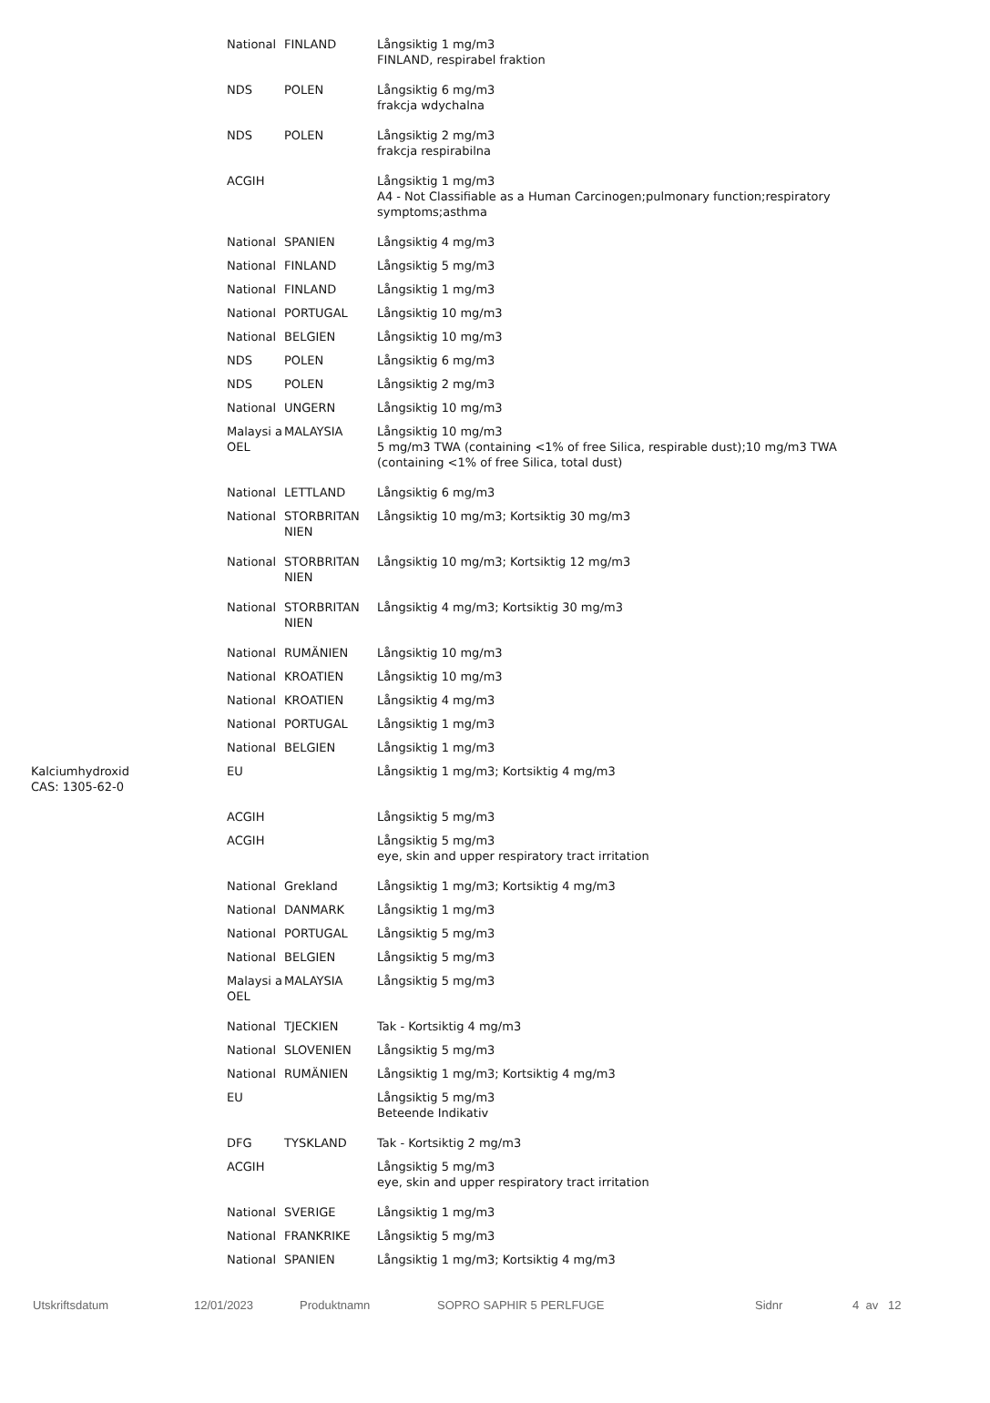| | National | FINLAND | Långsiktig 1 mg/m3 FINLAND, respirabel fraktion |
| | NDS | POLEN | Långsiktig 6 mg/m3 frakcja wdychalna |
| | NDS | POLEN | Långsiktig 2 mg/m3 frakcja respirabilna |
| | ACGIH | | Långsiktig 1 mg/m3 A4 - Not Classifiable as a Human Carcinogen;pulmonary function;respiratory symptoms;asthma |
| | National | SPANIEN | Långsiktig 4 mg/m3 |
| | National | FINLAND | Långsiktig 5 mg/m3 |
| | National | FINLAND | Långsiktig 1 mg/m3 |
| | National | PORTUGAL | Långsiktig 10 mg/m3 |
| | National | BELGIEN | Långsiktig 10 mg/m3 |
| | NDS | POLEN | Långsiktig 6 mg/m3 |
| | NDS | POLEN | Långsiktig 2 mg/m3 |
| | National | UNGERN | Långsiktig 10 mg/m3 |
| | Malaysi a OEL | MALAYSIA | Långsiktig 10 mg/m3 5 mg/m3 TWA (containing <1% of free Silica, respirable dust);10 mg/m3 TWA (containing <1% of free Silica, total dust) |
| | National | LETTLAND | Långsiktig 6 mg/m3 |
| | National | STORBRITAN NIEN | Långsiktig 10 mg/m3; Kortsiktig 30 mg/m3 |
| | National | STORBRITAN NIEN | Långsiktig 10 mg/m3; Kortsiktig 12 mg/m3 |
| | National | STORBRITAN NIEN | Långsiktig 4 mg/m3; Kortsiktig 30 mg/m3 |
| | National | RUMÄNIEN | Långsiktig 10 mg/m3 |
| | National | KROATIEN | Långsiktig 10 mg/m3 |
| | National | KROATIEN | Långsiktig 4 mg/m3 |
| | National | PORTUGAL | Långsiktig 1 mg/m3 |
| | National | BELGIEN | Långsiktig 1 mg/m3 |
| Kalciumhydroxid CAS: 1305-62-0 | EU | | Långsiktig 1 mg/m3; Kortsiktig 4 mg/m3 |
| | ACGIH | | Långsiktig 5 mg/m3 |
| | ACGIH | | Långsiktig 5 mg/m3 eye, skin and upper respiratory tract irritation |
| | National | Grekland | Långsiktig 1 mg/m3; Kortsiktig 4 mg/m3 |
| | National | DANMARK | Långsiktig 1 mg/m3 |
| | National | PORTUGAL | Långsiktig 5 mg/m3 |
| | National | BELGIEN | Långsiktig 5 mg/m3 |
| | Malaysi a OEL | MALAYSIA | Långsiktig 5 mg/m3 |
| | National | TJECKIEN | Tak - Kortsiktig 4 mg/m3 |
| | National | SLOVENIEN | Långsiktig 5 mg/m3 |
| | National | RUMÄNIEN | Långsiktig 1 mg/m3; Kortsiktig 4 mg/m3 |
| | EU | | Långsiktig 5 mg/m3 Beteende Indikativ |
| | DFG | TYSKLAND | Tak - Kortsiktig 2 mg/m3 |
| | ACGIH | | Långsiktig 5 mg/m3 eye, skin and upper respiratory tract irritation |
| | National | SVERIGE | Långsiktig 1 mg/m3 |
| | National | FRANKRIKE | Långsiktig 5 mg/m3 |
| | National | SPANIEN | Långsiktig 1 mg/m3; Kortsiktig 4 mg/m3 |
Utskriftsdatum 12/01/2023 Produktnamn SOPRO SAPHIR 5 PERLFUGE Sidnr 4 av 12